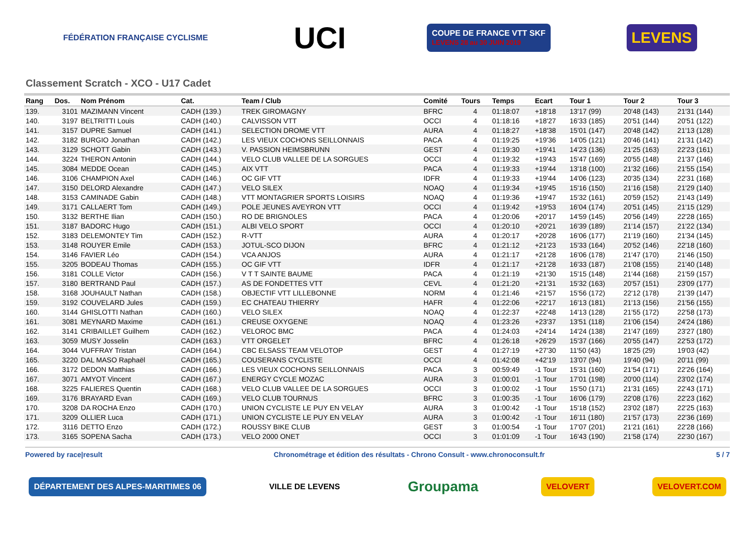FÉDÉRATION FRANÇAISE CYCLISME
UCI
COUPE DE FRANCE VTT SKF
LEVENS 28 au 30 JUIN 2019
LEVENS
Classement Scratch - XCO - U17 Cadet
| Rang | Dos. | Nom Prénom | Cat. | Team / Club | Comité | Tours | Temps | Ecart | Tour 1 | Tour 2 | Tour 3 |
| --- | --- | --- | --- | --- | --- | --- | --- | --- | --- | --- | --- |
| 139. | 3101 | MAZIMANN Vincent | CADH (139.) | TREK GIROMAGNY | BFRC | 4 | 01:18:07 | +18'18 | 13'17 (99) | 20'48 (143) | 21'31 (144) |
| 140. | 3197 | BELTRITTI Louis | CADH (140.) | CALVISSON VTT | OCCI | 4 | 01:18:16 | +18'27 | 16'33 (185) | 20'51 (144) | 20'51 (122) |
| 141. | 3157 | DUPRE Samuel | CADH (141.) | SELECTION DROME VTT | AURA | 4 | 01:18:27 | +18'38 | 15'01 (147) | 20'48 (142) | 21'13 (128) |
| 142. | 3182 | BURGIO Jonathan | CADH (142.) | LES VIEUX COCHONS SEILLONNAIS | PACA | 4 | 01:19:25 | +19'36 | 14'05 (121) | 20'46 (141) | 21'31 (142) |
| 143. | 3129 | SCHOTT Gabin | CADH (143.) | V. PASSION HEIMSBRUNN | GEST | 4 | 01:19:30 | +19'41 | 14'23 (136) | 21'25 (163) | 22'23 (161) |
| 144. | 3224 | THERON Antonin | CADH (144.) | VELO CLUB VALLEE DE LA SORGUES | OCCI | 4 | 01:19:32 | +19'43 | 15'47 (169) | 20'55 (148) | 21'37 (146) |
| 145. | 3084 | MEDDE Ocean | CADH (145.) | AIX VTT | PACA | 4 | 01:19:33 | +19'44 | 13'18 (100) | 21'32 (166) | 21'55 (154) |
| 146. | 3106 | CHAMPION Axel | CADH (146.) | OC GIF VTT | IDFR | 4 | 01:19:33 | +19'44 | 14'06 (123) | 20'35 (134) | 22'31 (168) |
| 147. | 3150 | DELORD Alexandre | CADH (147.) | VELO SILEX | NOAQ | 4 | 01:19:34 | +19'45 | 15'16 (150) | 21'16 (158) | 21'29 (140) |
| 148. | 3153 | CAMINADE Gabin | CADH (148.) | VTT MONTAGRIER SPORTS LOISIRS | NOAQ | 4 | 01:19:36 | +19'47 | 15'32 (161) | 20'59 (152) | 21'43 (149) |
| 149. | 3171 | CALLAERT Tom | CADH (149.) | POLE JEUNES AVEYRON VTT | OCCI | 4 | 01:19:42 | +19'53 | 16'04 (174) | 20'51 (145) | 21'15 (129) |
| 150. | 3132 | BERTHE Ilian | CADH (150.) | RO DE BRIGNOLES | PACA | 4 | 01:20:06 | +20'17 | 14'59 (145) | 20'56 (149) | 22'28 (165) |
| 151. | 3187 | BADORC Hugo | CADH (151.) | ALBI VELO SPORT | OCCI | 4 | 01:20:10 | +20'21 | 16'39 (189) | 21'14 (157) | 21'22 (134) |
| 152. | 3183 | DELEMONTEY Tim | CADH (152.) | R-VTT | AURA | 4 | 01:20:17 | +20'28 | 16'06 (177) | 21'19 (160) | 21'34 (145) |
| 153. | 3148 | ROUYER Emile | CADH (153.) | JOTUL-SCO DIJON | BFRC | 4 | 01:21:12 | +21'23 | 15'33 (164) | 20'52 (146) | 22'18 (160) |
| 154. | 3146 | FAVIER Léo | CADH (154.) | VCA ANJOS | AURA | 4 | 01:21:17 | +21'28 | 16'06 (178) | 21'47 (170) | 21'46 (150) |
| 155. | 3205 | BODEAU Thomas | CADH (155.) | OC GIF VTT | IDFR | 4 | 01:21:17 | +21'28 | 16'33 (187) | 21'08 (155) | 21'40 (148) |
| 156. | 3181 | COLLE Victor | CADH (156.) | V T T SAINTE BAUME | PACA | 4 | 01:21:19 | +21'30 | 15'15 (148) | 21'44 (168) | 21'59 (157) |
| 157. | 3180 | BERTRAND Paul | CADH (157.) | AS DE FONDETTES VTT | CEVL | 4 | 01:21:20 | +21'31 | 15'32 (163) | 20'57 (151) | 23'09 (177) |
| 158. | 3168 | JOUHAULT Nathan | CADH (158.) | OBJECTIF VTT LILLEBONNE | NORM | 4 | 01:21:46 | +21'57 | 15'56 (172) | 22'12 (178) | 21'39 (147) |
| 159. | 3192 | COUVELARD Jules | CADH (159.) | EC CHATEAU THIERRY | HAFR | 4 | 01:22:06 | +22'17 | 16'13 (181) | 21'13 (156) | 21'56 (155) |
| 160. | 3144 | GHISLOTTI Nathan | CADH (160.) | VELO SILEX | NOAQ | 4 | 01:22:37 | +22'48 | 14'13 (128) | 21'55 (172) | 22'58 (173) |
| 161. | 3081 | MEYNARD Maxime | CADH (161.) | CREUSE OXYGENE | NOAQ | 4 | 01:23:26 | +23'37 | 13'51 (118) | 21'06 (154) | 24'24 (186) |
| 162. | 3141 | CRIBAILLET Guilhem | CADH (162.) | VELOROC BMC | PACA | 4 | 01:24:03 | +24'14 | 14'24 (138) | 21'47 (169) | 23'27 (180) |
| 163. | 3059 | MUSY Josselin | CADH (163.) | VTT ORGELET | BFRC | 4 | 01:26:18 | +26'29 | 15'37 (166) | 20'55 (147) | 22'53 (172) |
| 164. | 3044 | VUFFRAY Tristan | CADH (164.) | CBC ELSASS`TEAM VELOTOP | GEST | 4 | 01:27:19 | +27'30 | 11'50 (43) | 18'25 (29) | 19'03 (42) |
| 165. | 3220 | DAL MASO Raphaël | CADH (165.) | COUSERANS CYCLISTE | OCCI | 4 | 01:42:08 | +42'19 | 13'07 (94) | 19'40 (94) | 20'11 (99) |
| 166. | 3172 | DEDON Matthias | CADH (166.) | LES VIEUX COCHONS SEILLONNAIS | PACA | 3 | 00:59:49 | -1 Tour | 15'31 (160) | 21'54 (171) | 22'26 (164) |
| 167. | 3071 | AMYOT Vincent | CADH (167.) | ENERGY CYCLE MOZAC | AURA | 3 | 01:00:01 | -1 Tour | 17'01 (198) | 20'00 (114) | 23'02 (174) |
| 168. | 3225 | FALIERES Quentin | CADH (168.) | VELO CLUB VALLEE DE LA SORGUES | OCCI | 3 | 01:00:02 | -1 Tour | 15'50 (171) | 21'31 (165) | 22'43 (171) |
| 169. | 3176 | BRAYARD Evan | CADH (169.) | VELO CLUB TOURNUS | BFRC | 3 | 01:00:35 | -1 Tour | 16'06 (179) | 22'08 (176) | 22'23 (162) |
| 170. | 3208 | DA ROCHA Enzo | CADH (170.) | UNION CYCLISTE LE PUY EN VELAY | AURA | 3 | 01:00:42 | -1 Tour | 15'18 (152) | 23'02 (187) | 22'25 (163) |
| 171. | 3209 | OLLIER Luca | CADH (171.) | UNION CYCLISTE LE PUY EN VELAY | AURA | 3 | 01:00:42 | -1 Tour | 16'11 (180) | 21'57 (173) | 22'36 (169) |
| 172. | 3116 | DETTO Enzo | CADH (172.) | ROUSSY BIKE CLUB | GEST | 3 | 01:00:54 | -1 Tour | 17'07 (201) | 21'21 (161) | 22'28 (166) |
| 173. | 3165 | SOPENA Sacha | CADH (173.) | VELO 2000 ONET | OCCI | 3 | 01:01:09 | -1 Tour | 16'43 (190) | 21'58 (174) | 22'30 (167) |
Powered by race|result Chronométrage et édition des résultats - Chrono Consult - www.chronoconsult.fr 5 / 7
DÉPARTEMENT DES ALPES-MARITIMES 06
VILLE DE LEVENS
Groupama
VELOVERT VELOVERT.COM